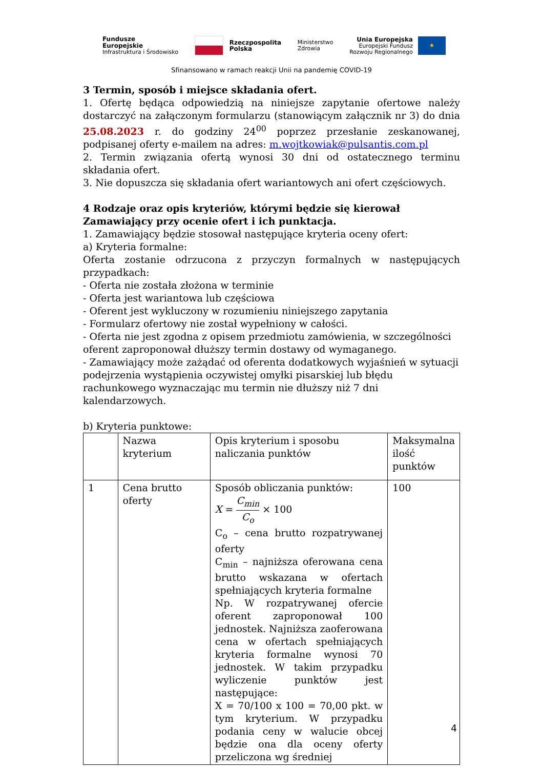Fundusze
Europejskie
Infrastruktura i Środowisko
Rzeczpospolita
Polska
Ministerstwo
Zdrowia
Unia Europejska
Europejski Fundusz
Rozwoju Regionalnego
★
Sfinansowano w ramach reakcji Unii na pandemię COVID-19
3 Termin, sposób i miejsce składania ofert.
1. Ofertę będąca odpowiedzią na niniejsze zapytanie ofertowe należy dostarczyć na załączonym formularzu (stanowiącym załącznik nr 3) do dnia 25.08.2023 r. do godziny 24<sup>00</sup> poprzez przesłanie zeskanowanej, podpisanej oferty e-mailem na adres: m.wojtkowiak@pulsantis.com.pl
2. Termin związania ofertą wynosi 30 dni od ostatecznego terminu składania ofert.
3. Nie dopuszcza się składania ofert wariantowych ani ofert częściowych.
4 Rodzaje oraz opis kryteriów, którymi będzie się kierował Zamawiający przy ocenie ofert i ich punktacja.
1. Zamawiający będzie stosował następujące kryteria oceny ofert:
a) Kryteria formalne:
Oferta zostanie odrzucona z przyczyn formalnych w następujących przypadkach:
- Oferta nie została złożona w terminie
- Oferta jest wariantowa lub częściowa
- Oferent jest wykluczony w rozumieniu niniejszego zapytania
- Formularz ofertowy nie został wypełniony w całości.
- Oferta nie jest zgodna z opisem przedmiotu zamówienia, w szczególności oferent zaproponował dłuższy termin dostawy od wymaganego.
- Zamawiający może zażądać od oferenta dodatkowych wyjaśnień w sytuacji podejrzenia wystąpienia oczywistej omyłki pisarskiej lub błędu rachunkowego wyznaczając mu termin nie dłuższy niż 7 dni kalendarzowych.
b) Kryteria punktowe:
| | Nazwa kryterium | Opis kryterium i sposobu naliczania punktów | Maksymalna ilość punktów |
| 1 | Cena brutto oferty | Sposób obliczania punktów: X = C<sub>min</sub> C<sub>o</sub> × 100 C<sub>o</sub> – cena brutto rozpatrywanej oferty C<sub>min</sub> – najniższa oferowana cena brutto wskazana w ofertach spełniających kryteria formalne Np. W rozpatrywanej ofercie oferent zaproponował 100 jednostek. Najniższa zaoferowana cena w ofertach spełniających kryteria formalne wynosi 70 jednostek. W takim przypadku wyliczenie punktów jest następujące: X = 70/100 x 100 = 70,00 pkt. w tym kryterium. W przypadku podania ceny w walucie obcej będzie ona dla oceny oferty przeliczona wg średniej | 100 |
4